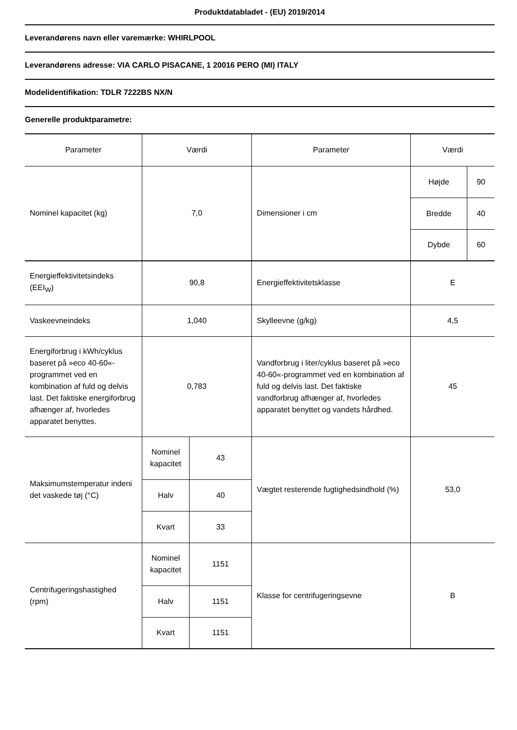Produktdatabladet - (EU) 2019/2014
Leverandørens navn eller varemærke: WHIRLPOOL
Leverandørens adresse: VIA CARLO PISACANE, 1 20016 PERO (MI) ITALY
Modelidentifikation: TDLR 7222BS NX/N
Generelle produktparametre:
| Parameter | Værdi | | Parameter | Værdi | |
| Nominel kapacitet (kg) | 7,0 | | Dimensioner i cm | Højde | 90 |
| | | | | Bredde | 40 |
| | | | | Dybde | 60 |
| Energieffektivitetsindeks (EEI<sub>W</sub>) | 90,8 | | Energieffektivitetsklasse | E | |
| Vaskeevneindeks | 1,040 | | Skylleevne (g/kg) | 4,5 | |
| Energiforbrug i kWh/cyklus baseret på »eco 40-60«-programmet ved en kombination af fuld og delvis last. Det faktiske energiforbrug afhænger af, hvorledes apparatet benyttes. | 0,783 | | Vandforbrug i liter/cyklus baseret på »eco 40-60«-programmet ved en kombination af fuld og delvis last. Det faktiske vandforbrug afhænger af, hvorledes apparatet benyttet og vandets hårdhed. | 45 | |
| Maksimumstemperatur indeni det vaskede tøj (°C) | Nominel kapacitet | 43 | Vægtet resterende fugtighedsindhold (%) | 53,0 | |
| | Halv | 40 | | | |
| | Kvart | 33 | | | |
| Centrifugeringshastighed (rpm) | Nominel kapacitet | 1151 | Klasse for centrifugeringsevne | B | |
| | Halv | 1151 | | | |
| | Kvart | 1151 | | | |